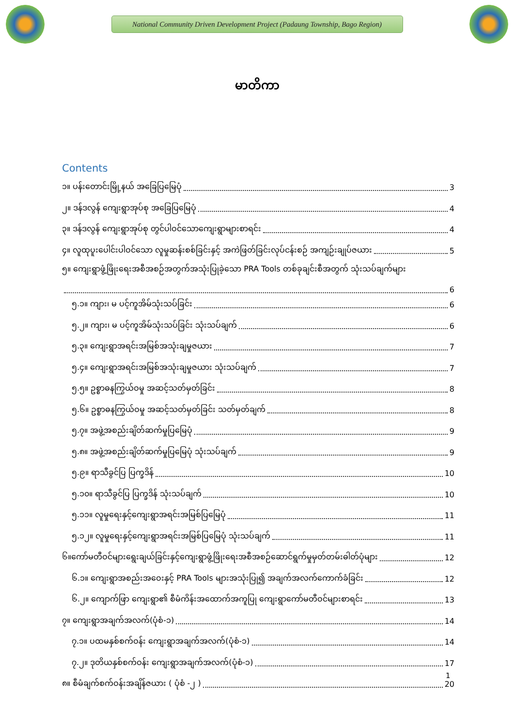National Community Driven Development Project (Padaung Township, Bago Region)
မာတိကာ
Contents
၁။ ပန်းတောင်းမြို့နယ် အခြေပြမြေပုံ 3
၂။ ဒန်ဒလွန် ကျေးရွာအုပ်စု အခြေပြမြေပုံ 4
၃။ ဒန်ဒလွန် ကျေးရွာအုပ်စု တွင်ပါဝင်သောကျေးရွာများစာရင်း 4
၄။ လူထုပူးပေါင်းပါဝင်သော လူမှုဆန်းစစ်ခြင်းနှင့် အကဲဖြတ်ခြင်းလုပ်ငန်းစဉ် အကျဉ်းချုပ်ဇယား 5
၅။ ကျေးရွာဖွံ့ဖြိုးရေးအစီအစဉ်အတွက်အသုံးပြုခဲ့သော PRA Tools တစ်ခုချင်းစီအတွက် သုံးသပ်ချက်များ 6
၅.၁။ ကျား၊ မ ပင့်ကူအိမ်သုံးသပ်ခြင်း 6
၅.၂။ ကျား၊ မ ပင့်ကူအိမ်သုံးသပ်ခြင်း သုံးသပ်ချက် 6
၅.၃။ ကျေးရွာအရင်းအမြစ်အသုံးချမှုဇယား 7
၅.၄။ ကျေးရွာအရင်းအမြစ်အသုံးချမှုဇယား သုံးသပ်ချက် 7
၅.၅။ ဥစ္စာဓနကြွယ်ဝမှု အဆင့်သတ်မှတ်ခြင်း 8
၅.၆။ ဥစ္စာဓနကြွယ်ဝမှု အဆင့်သတ်မှတ်ခြင်း သတ်မှတ်ချက် 8
၅.၇။ အဖွဲ့အစည်းချိတ်ဆက်မှုပြမြေပုံ 9
၅.၈။ အဖွဲ့အစည်းချိတ်ဆက်မှုပြမြေပုံ သုံးသပ်ချက် 9
၅.၉။ ရာသီခွင်ပြ ပြက္ခဒိန် 10
၅.၁၀။ ရာသီခွင်ပြ ပြက္ခဒိန် သုံးသပ်ချက် 10
၅.၁၁။ လူမှုရေးနှင့်ကျေးရွာအရင်းအမြစ်ပြမြေပုံ 11
၅.၁၂။ လူမှုရေးနှင့်ကျေးရွာအရင်းအမြစ်ပြမြေပုံ သုံးသပ်ချက် 11
၆။ကော်မတီဝင်များရွေးချယ်ခြင်းနှင့်ကျေးရွာဖွံ့ဖြိုးရေးအစီအစဉ်ဆောင်ရွက်မှုမှတ်တမ်းဓါတ်ပုံများ 12
၆.၁။ ကျေးရွာအစည်းအဝေးနှင့် PRA Tools များအသုံးပြု၍ အချက်အလက်ကောက်ခံခြင်း 12
၆.၂။ ကျောက်ဖြာ ကျေးရွာ၏ စီမံကိန်းအထောက်အကူပြု ကျေးရွာကော်မတီဝင်များစာရင်း 13
၇။ ကျေးရွာအချက်အလက်(ပုံစံ-၁) 14
၇.၁။ ပထမနှစ်စက်ဝန်း ကျေးရွာအချက်အလက်(ပုံစံ-၁) 14
၇.၂။ ဒုတိယနှစ်စက်ဝန်း ကျေးရွာအချက်အလက်(ပုံစံ-၁) 17
၈။ စီမံချက်စက်ဝန်းအချိန်ဇယား ( ပုံစံ -၂ ) 20
1